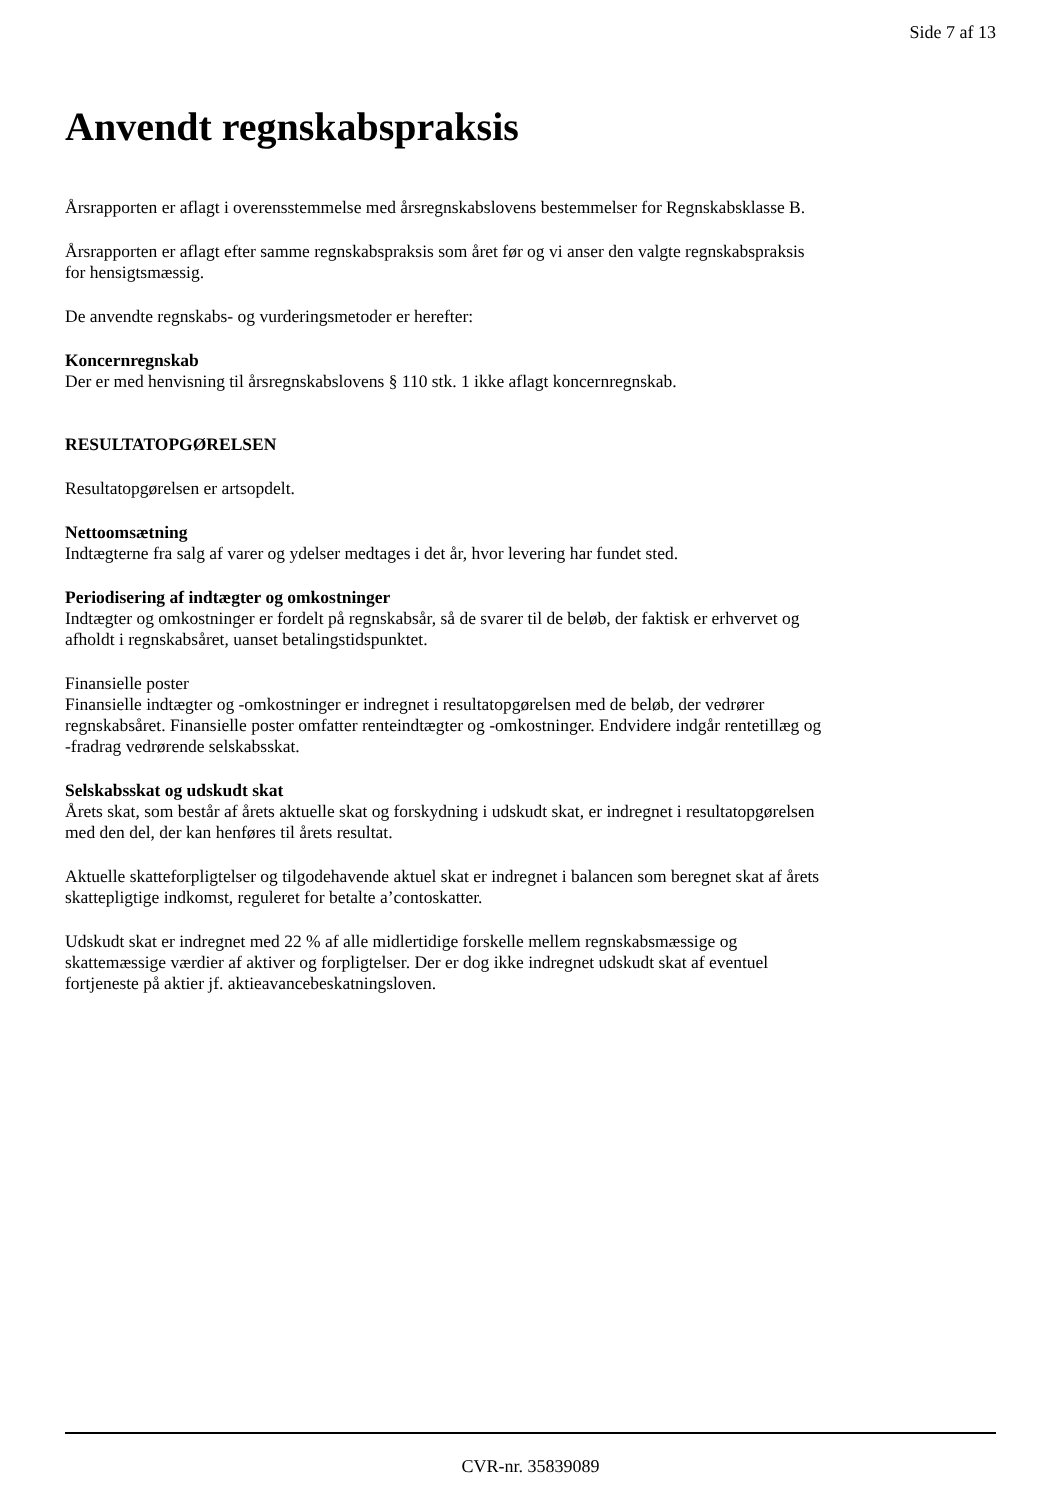Side 7 af 13
Anvendt regnskabspraksis
Årsrapporten er aflagt i overensstemmelse med årsregnskabslovens bestemmelser for Regnskabsklasse B.
Årsrapporten er aflagt efter samme regnskabspraksis som året før og vi anser den valgte regnskabspraksis
for hensigtsmæssig.
De anvendte regnskabs- og vurderingsmetoder er herefter:
Koncernregnskab
Der er med henvisning til årsregnskabslovens § 110 stk. 1 ikke aflagt koncernregnskab.
RESULTATOPGØRELSEN
Resultatopgørelsen er artsopdelt.
Nettoomsætning
Indtægterne fra salg af varer og ydelser medtages i det år, hvor levering har fundet sted.
Periodisering af indtægter og omkostninger
Indtægter og omkostninger er fordelt på regnskabsår, så de svarer til de beløb, der faktisk er erhvervet og
afholdt i regnskabsåret, uanset betalingstidspunktet.
Finansielle poster
Finansielle indtægter og -omkostninger er indregnet i resultatopgørelsen med de beløb, der vedrører
regnskabsåret. Finansielle poster omfatter renteindtægter og -omkostninger. Endvidere indgår rentetillæg og
-fradrag vedrørende selskabsskat.
Selskabsskat og udskudt skat
Årets skat, som består af årets aktuelle skat og forskydning i udskudt skat, er indregnet i resultatopgørelsen
med den del, der kan henføres til årets resultat.
Aktuelle skatteforpligtelser og tilgodehavende aktuel skat er indregnet i balancen som beregnet skat af årets
skattepligtige indkomst, reguleret for betalte a’contoskatter.
Udskudt skat er indregnet med 22 % af alle midlertidige forskelle mellem regnskabsmæssige og
skattemæssige værdier af aktiver og forpligtelser. Der er dog ikke indregnet udskudt skat af eventuel
fortjeneste på aktier jf. aktieavancebeskatningsloven.
CVR-nr. 35839089